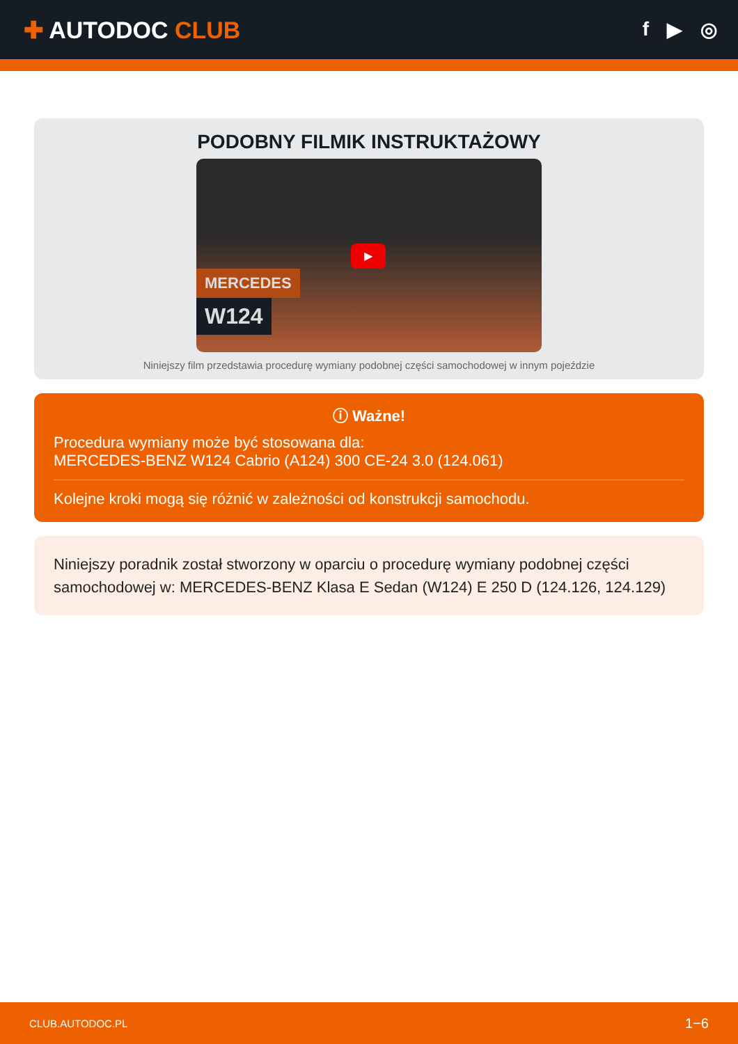✚ AUTODOC CLUB
f ▶ ◎
PODOBNY FILMIK INSTRUKTAŻOWY
▶
MERCEDES
W124
Niniejszy film przedstawia procedurę wymiany podobnej części samochodowej w innym pojeździe
ⓘ Ważne!
Procedura wymiany może być stosowana dla:
MERCEDES-BENZ W124 Cabrio (A124) 300 CE-24 3.0 (124.061)
Kolejne kroki mogą się różnić w zależności od konstrukcji samochodu.
Niniejszy poradnik został stworzony w oparciu o procedurę wymiany podobnej części samochodowej w: MERCEDES-BENZ Klasa E Sedan (W124) E 250 D (124.126, 124.129)
CLUB.AUTODOC.PL 1−6